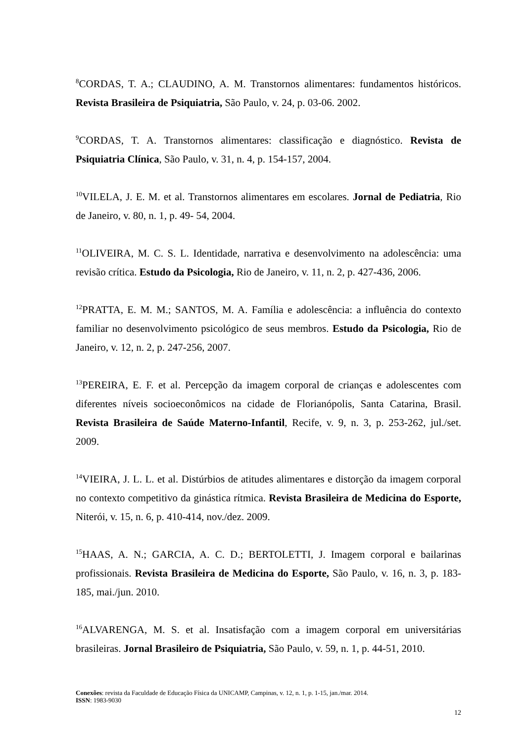<sup>8</sup>CORDAS, T. A.; CLAUDINO, A. M. Transtornos alimentares: fundamentos históricos. Revista Brasileira de Psiquiatria, São Paulo, v. 24, p. 03-06. 2002.
<sup>9</sup>CORDAS, T. A. Transtornos alimentares: classificação e diagnóstico. Revista de Psiquiatria Clínica, São Paulo, v. 31, n. 4, p. 154-157, 2004.
<sup>10</sup> VILELA, J. E. M. et al. Transtornos alimentares em escolares. Jornal de Pediatria, Rio de Janeiro, v. 80, n. 1, p. 49- 54, 2004.
<sup>11</sup>OLIVEIRA, M. C. S. L. Identidade, narrativa e desenvolvimento na adolescência: uma revisão crítica. Estudo da Psicologia, Rio de Janeiro, v. 11, n. 2, p. 427-436, 2006.
<sup>12</sup> PRATTA, E. M. M.; SANTOS, M. A. Família e adolescência: a influência do contexto familiar no desenvolvimento psicológico de seus membros. Estudo da Psicologia, Rio de Janeiro, v. 12, n. 2, p. 247-256, 2007.
<sup>13</sup> PEREIRA, E. F. et al. Percepção da imagem corporal de crianças e adolescentes com diferentes níveis socioeconômicos na cidade de Florianópolis, Santa Catarina, Brasil. Revista Brasileira de Saúde Materno-Infantil, Recife, v. 9, n. 3, p. 253-262, jul./set. 2009.
<sup>14</sup> VIEIRA, J. L. L. et al. Distúrbios de atitudes alimentares e distorção da imagem corporal no contexto competitivo da ginástica rítmica. Revista Brasileira de Medicina do Esporte, Niterói, v. 15, n. 6, p. 410-414, nov./dez. 2009.
<sup>15</sup>HAAS, A. N.; GARCIA, A. C. D.; BERTOLETTI, J. Imagem corporal e bailarinas profissionais. Revista Brasileira de Medicina do Esporte, São Paulo, v. 16, n. 3, p. 183-185, mai./jun. 2010.
<sup>16</sup> ALVARENGA, M. S. et al. Insatisfação com a imagem corporal em universitárias brasileiras. Jornal Brasileiro de Psiquiatria, São Paulo, v. 59, n. 1, p. 44-51, 2010.
Conexões: revista da Faculdade de Educação Física da UNICAMP, Campinas, v. 12, n. 1, p. 1-15, jan./mar. 2014.
ISSN: 1983-9030
12